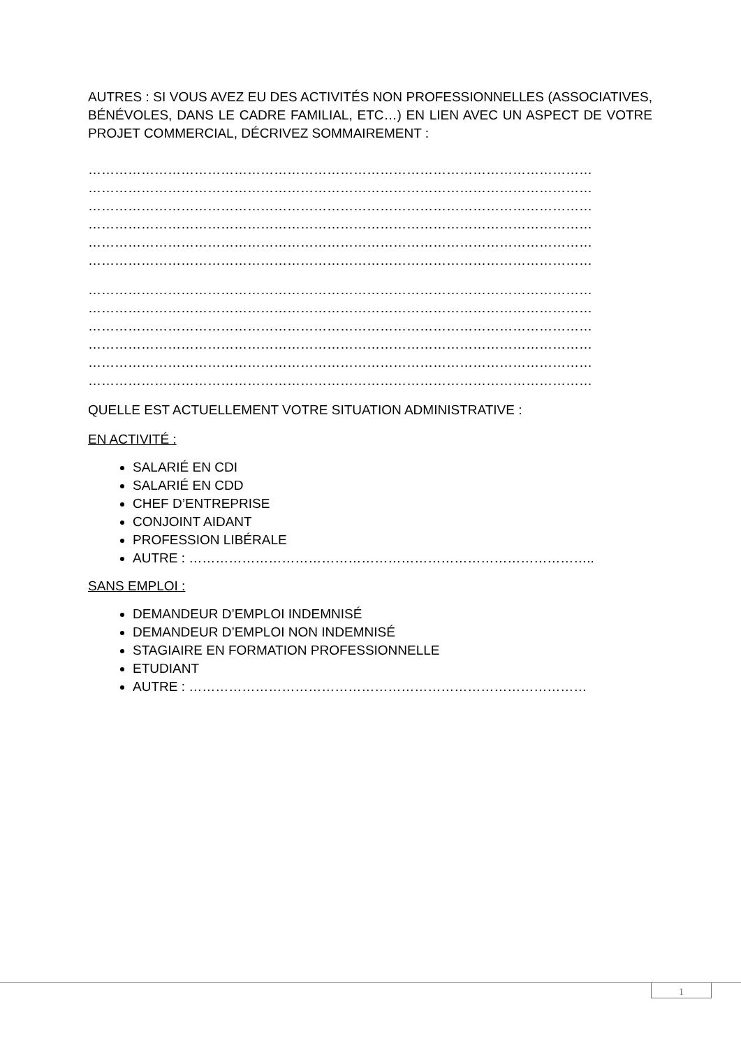AUTRES : SI VOUS AVEZ EU DES ACTIVITÉS NON PROFESSIONNELLES (ASSOCIATIVES, BÉNÉVOLES, DANS LE CADRE FAMILIAL, ETC…) EN LIEN AVEC UN ASPECT DE VOTRE PROJET COMMERCIAL, DÉCRIVEZ SOMMAIREMENT :
……………………………………………………………………………………………………
……………………………………………………………………………………………………
……………………………………………………………………………………………………
……………………………………………………………………………………………………
……………………………………………………………………………………………………
……………………………………………………………………………………………………
……………………………………………………………………………………………………
……………………………………………………………………………………………………
……………………………………………………………………………………………………
……………………………………………………………………………………………………
……………………………………………………………………………………………………
……………………………………………………………………………………………………
QUELLE EST ACTUELLEMENT VOTRE SITUATION ADMINISTRATIVE :
EN ACTIVITÉ :
SALARIÉ EN CDI
SALARIÉ EN CDD
CHEF D’ENTREPRISE
CONJOINT AIDANT
PROFESSION LIBÉRALE
AUTRE : ………………………………………………………………………………..
SANS EMPLOI :
DEMANDEUR D’EMPLOI INDEMNISÉ
DEMANDEUR D’EMPLOI NON INDEMNISÉ
STAGIAIRE EN FORMATION PROFESSIONNELLE
ETUDIANT
AUTRE : ………………………………………………………………………………
1